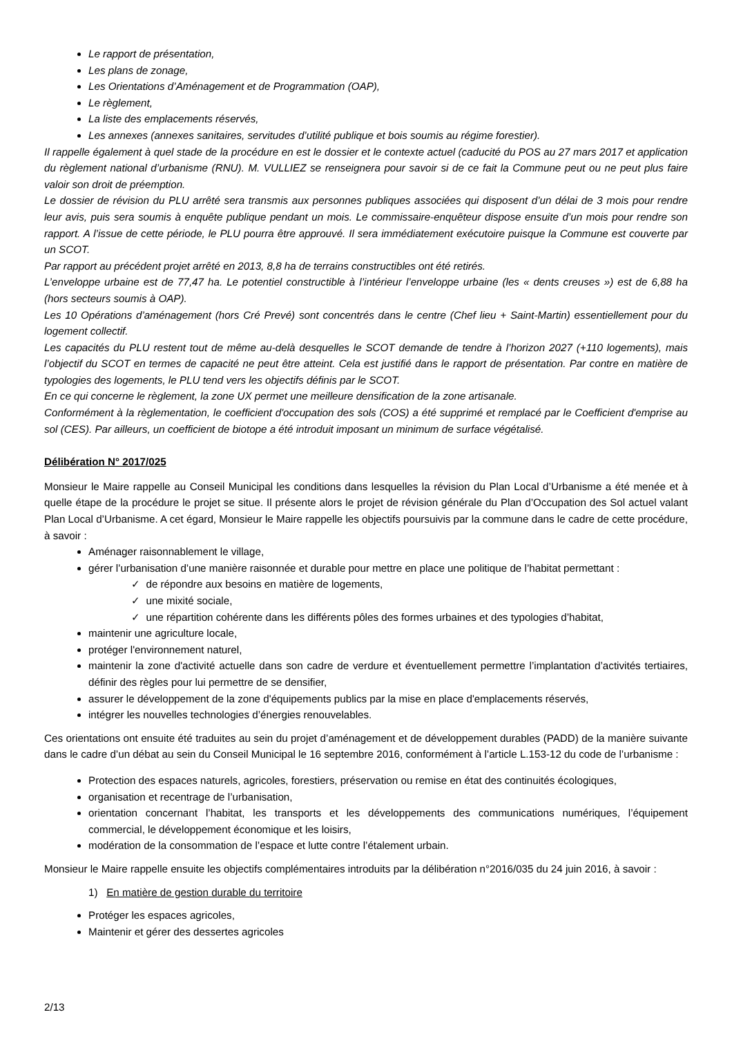Le rapport de présentation,
Les plans de zonage,
Les Orientations d’Aménagement et de Programmation (OAP),
Le règlement,
La liste des emplacements réservés,
Les annexes (annexes sanitaires, servitudes d’utilité publique et bois soumis au régime forestier).
Il rappelle également à quel stade de la procédure en est le dossier et le contexte actuel (caducité du POS au 27 mars 2017 et application du règlement national d’urbanisme (RNU). M. VULLIEZ se renseignera pour savoir si de ce fait la Commune peut ou ne peut plus faire valoir son droit de préemption.
Le dossier de révision du PLU arrêté sera transmis aux personnes publiques associées qui disposent d’un délai de 3 mois pour rendre leur avis, puis sera soumis à enquête publique pendant un mois. Le commissaire-enquêteur dispose ensuite d’un mois pour rendre son rapport. A l’issue de cette période, le PLU pourra être approuvé. Il sera immédiatement exécutoire puisque la Commune est couverte par un SCOT.
Par rapport au précédent projet arrêté en 2013, 8,8 ha de terrains constructibles ont été retirés.
L’enveloppe urbaine est de 77,47 ha. Le potentiel constructible à l’intérieur l’enveloppe urbaine (les « dents creuses ») est de 6,88 ha (hors secteurs soumis à OAP).
Les 10 Opérations d’aménagement (hors Cré Prevé) sont concentrés dans le centre (Chef lieu + Saint-Martin) essentiellement pour du logement collectif.
Les capacités du PLU restent tout de même au-delà desquelles le SCOT demande de tendre à l’horizon 2027 (+110 logements), mais l’objectif du SCOT en termes de capacité ne peut être atteint. Cela est justifié dans le rapport de présentation. Par contre en matière de typologies des logements, le PLU tend vers les objectifs définis par le SCOT.
En ce qui concerne le règlement, la zone UX permet une meilleure densification de la zone artisanale.
Conformément à la règlementation, le coefficient d'occupation des sols (COS) a été supprimé et remplacé par le Coefficient d'emprise au sol (CES). Par ailleurs, un coefficient de biotope a été introduit imposant un minimum de surface végétalisé.
Délibération N° 2017/025
Monsieur le Maire rappelle au Conseil Municipal les conditions dans lesquelles la révision du Plan Local d’Urbanisme a été menée et à quelle étape de la procédure le projet se situe. Il présente alors le projet de révision générale du Plan d’Occupation des Sol actuel valant Plan Local d’Urbanisme. A cet égard, Monsieur le Maire rappelle les objectifs poursuivis par la commune dans le cadre de cette procédure, à savoir :
Aménager raisonnablement le village,
gérer l’urbanisation d’une manière raisonnée et durable pour mettre en place une politique de l’habitat permettant :
✓ de répondre aux besoins en matière de logements,
✓ une mixité sociale,
✓ une répartition cohérente dans les différents pôles des formes urbaines et des typologies d’habitat,
maintenir une agriculture locale,
protéger l'environnement naturel,
maintenir la zone d'activité actuelle dans son cadre de verdure et éventuellement permettre l’implantation d’activités tertiaires, définir des règles pour lui permettre de se densifier,
assurer le développement de la zone d'équipements publics par la mise en place d'emplacements réservés,
intégrer les nouvelles technologies d’énergies renouvelables.
Ces orientations ont ensuite été traduites au sein du projet d’aménagement et de développement durables (PADD) de la manière suivante dans le cadre d’un débat au sein du Conseil Municipal le 16 septembre 2016, conformément à l’article L.153-12 du code de l’urbanisme :
Protection des espaces naturels, agricoles, forestiers, préservation ou remise en état des continuités écologiques,
organisation et recentrage de l’urbanisation,
orientation concernant l’habitat, les transports et les développements des communications numériques, l’équipement commercial, le développement économique et les loisirs,
modération de la consommation de l’espace et lutte contre l’étalement urbain.
Monsieur le Maire rappelle ensuite les objectifs complémentaires introduits par la délibération n°2016/035 du 24 juin 2016, à savoir :
1) En matière de gestion durable du territoire
Protéger les espaces agricoles,
Maintenir et gérer des dessertes agricoles
2/13